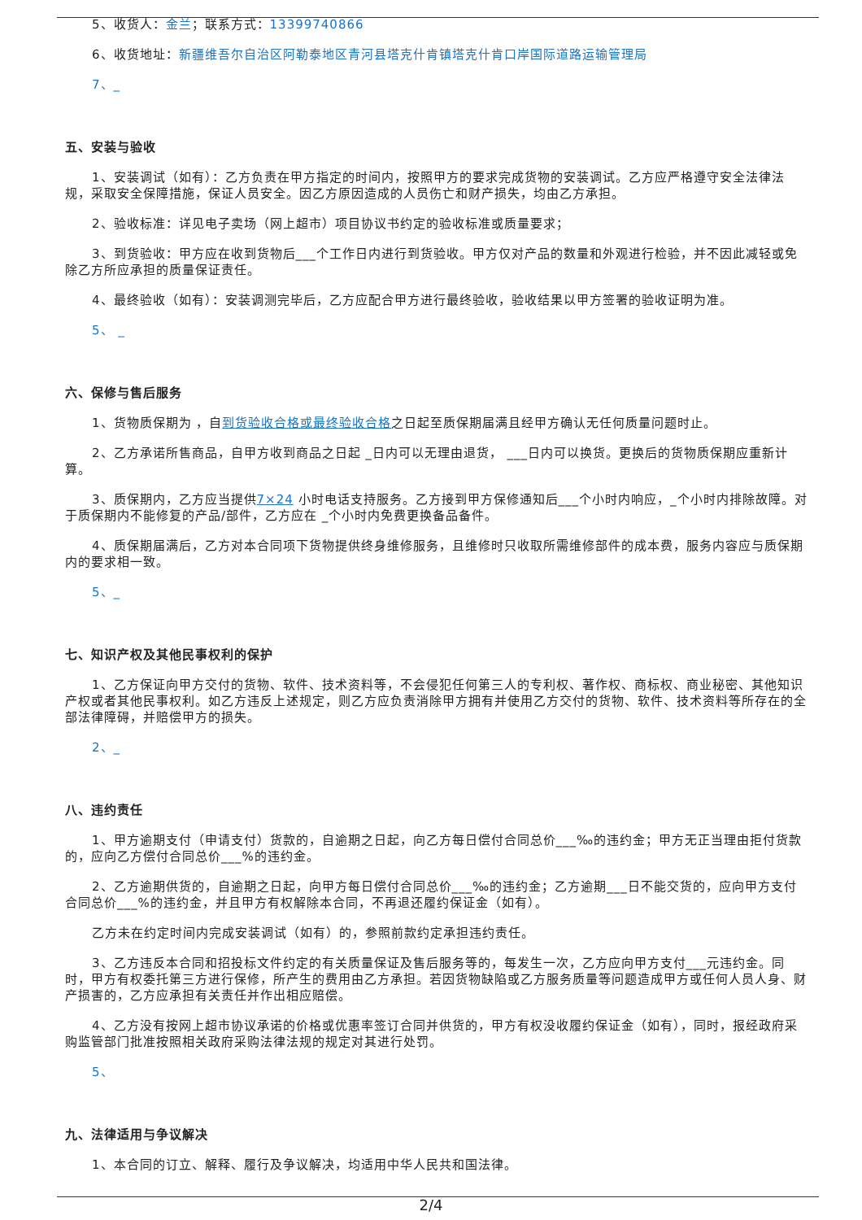5、收货人：金兰；联系方式：13399740866
6、收货地址：新疆维吾尔自治区阿勒泰地区青河县塔克什肯镇塔克什肯口岸国际道路运输管理局
7、_
五、安装与验收
1、安装调试（如有）：乙方负责在甲方指定的时间内，按照甲方的要求完成货物的安装调试。乙方应严格遵守安全法律法规，采取安全保障措施，保证人员安全。因乙方原因造成的人员伤亡和财产损失，均由乙方承担。
2、验收标准：详见电子卖场（网上超市）项目协议书约定的验收标准或质量要求；
3、到货验收：甲方应在收到货物后___个工作日内进行到货验收。甲方仅对产品的数量和外观进行检验，并不因此减轻或免除乙方所应承担的质量保证责任。
4、最终验收（如有）：安装调测完毕后，乙方应配合甲方进行最终验收，验收结果以甲方签署的验收证明为准。
5、 _
六、保修与售后服务
1、货物质保期为 ，自到货验收合格或最终验收合格之日起至质保期届满且经甲方确认无任何质量问题时止。
2、乙方承诺所售商品，自甲方收到商品之日起 _日内可以无理由退货， ___日内可以换货。更换后的货物质保期应重新计算。
3、质保期内，乙方应当提供7×24 小时电话支持服务。乙方接到甲方保修通知后___个小时内响应，_个小时内排除故障。对于质保期内不能修复的产品/部件，乙方应在 _个小时内免费更换备品备件。
4、质保期届满后，乙方对本合同项下货物提供终身维修服务，且维修时只收取所需维修部件的成本费，服务内容应与质保期内的要求相一致。
5、_
七、知识产权及其他民事权利的保护
1、乙方保证向甲方交付的货物、软件、技术资料等，不会侵犯任何第三人的专利权、著作权、商标权、商业秘密、其他知识产权或者其他民事权利。如乙方违反上述规定，则乙方应负责消除甲方拥有并使用乙方交付的货物、软件、技术资料等所存在的全部法律障碍，并赔偿甲方的损失。
2、_
八、违约责任
1、甲方逾期支付（申请支付）货款的，自逾期之日起，向乙方每日偿付合同总价___‰的违约金；甲方无正当理由拒付货款的，应向乙方偿付合同总价___%的违约金。
2、乙方逾期供货的，自逾期之日起，向甲方每日偿付合同总价___‰的违约金；乙方逾期___日不能交货的，应向甲方支付合同总价___%的违约金，并且甲方有权解除本合同，不再退还履约保证金（如有）。
乙方未在约定时间内完成安装调试（如有）的，参照前款约定承担违约责任。
3、乙方违反本合同和招投标文件约定的有关质量保证及售后服务等的，每发生一次，乙方应向甲方支付___元违约金。同时，甲方有权委托第三方进行保修，所产生的费用由乙方承担。若因货物缺陷或乙方服务质量等问题造成甲方或任何人员人身、财产损害的，乙方应承担有关责任并作出相应赔偿。
4、乙方没有按网上超市协议承诺的价格或优惠率签订合同并供货的，甲方有权没收履约保证金（如有），同时，报经政府采购监管部门批准按照相关政府采购法律法规的规定对其进行处罚。
5、
九、法律适用与争议解决
1、本合同的订立、解释、履行及争议解决，均适用中华人民共和国法律。
2/4